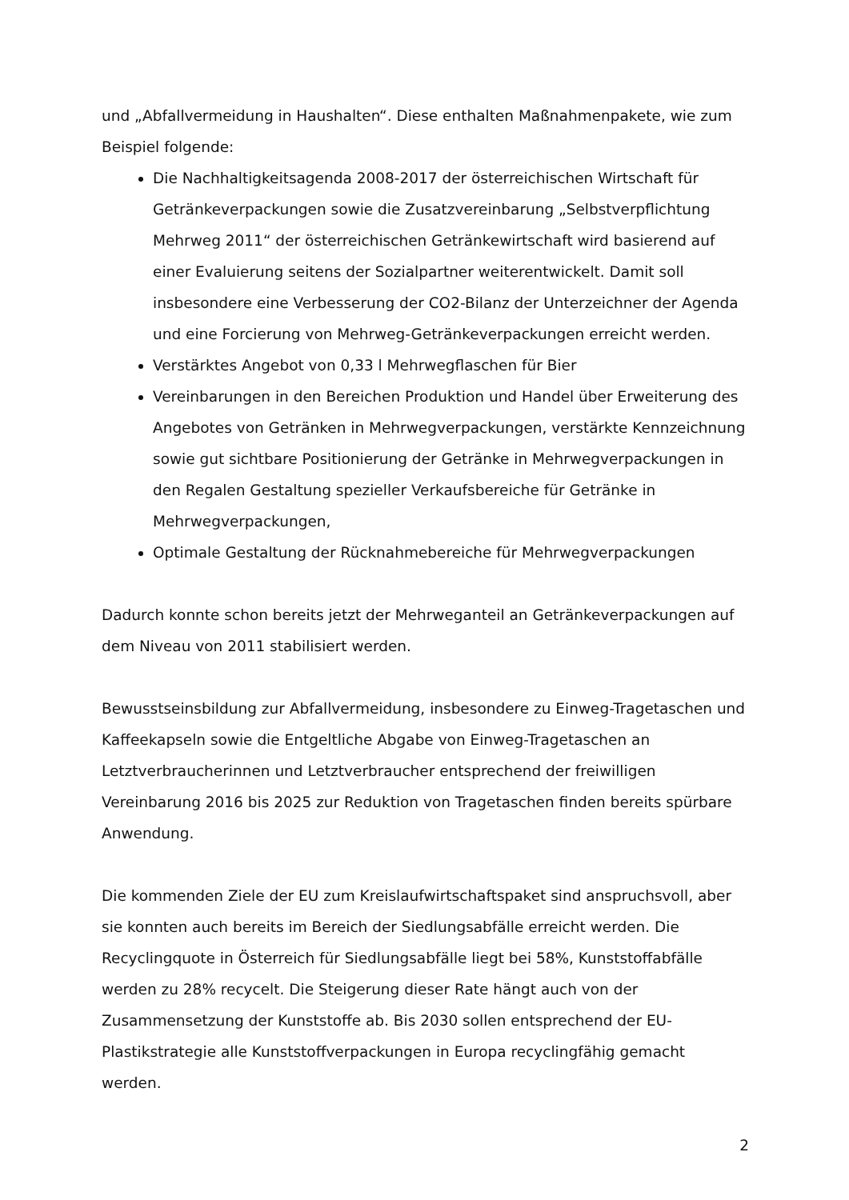und „Abfallvermeidung in Haushalten“. Diese enthalten Maßnahmenpakete, wie zum Beispiel folgende:
Die Nachhaltigkeitsagenda 2008-2017 der österreichischen Wirtschaft für Getränkeverpackungen sowie die Zusatzvereinbarung „Selbstverpflichtung Mehrweg 2011“ der österreichischen Getränkewirtschaft wird basierend auf einer Evaluierung seitens der Sozialpartner weiterentwickelt. Damit soll insbesondere eine Verbesserung der CO2-Bilanz der Unterzeichner der Agenda und eine Forcierung von Mehrweg-Getränkeverpackungen erreicht werden.
Verstärktes Angebot von 0,33 l Mehrwegflaschen für Bier
Vereinbarungen in den Bereichen Produktion und Handel über Erweiterung des Angebotes von Getränken in Mehrwegverpackungen, verstärkte Kennzeichnung sowie gut sichtbare Positionierung der Getränke in Mehrwegverpackungen in den Regalen Gestaltung spezieller Verkaufsbereiche für Getränke in Mehrwegverpackungen,
Optimale Gestaltung der Rücknahmebereiche für Mehrwegverpackungen
Dadurch konnte schon bereits jetzt der Mehrweganteil an Getränkeverpackungen auf dem Niveau von 2011 stabilisiert werden.
Bewusstseinsbildung zur Abfallvermeidung, insbesondere zu Einweg-Tragetaschen und Kaffeekapseln sowie die Entgeltliche Abgabe von Einweg-Tragetaschen an Letztverbraucherinnen und Letztverbraucher entsprechend der freiwilligen Vereinbarung 2016 bis 2025 zur Reduktion von Tragetaschen finden bereits spürbare Anwendung.
Die kommenden Ziele der EU zum Kreislaufwirtschaftspaket sind anspruchsvoll, aber sie konnten auch bereits im Bereich der Siedlungsabfälle erreicht werden. Die Recyclingquote in Österreich für Siedlungsabfälle liegt bei 58%, Kunststoffabfälle werden zu 28% recycelt. Die Steigerung dieser Rate hängt auch von der Zusammensetzung der Kunststoffe ab. Bis 2030 sollen entsprechend der EU-Plastikstrategie alle Kunststoffverpackungen in Europa recyclingfähig gemacht werden.
2